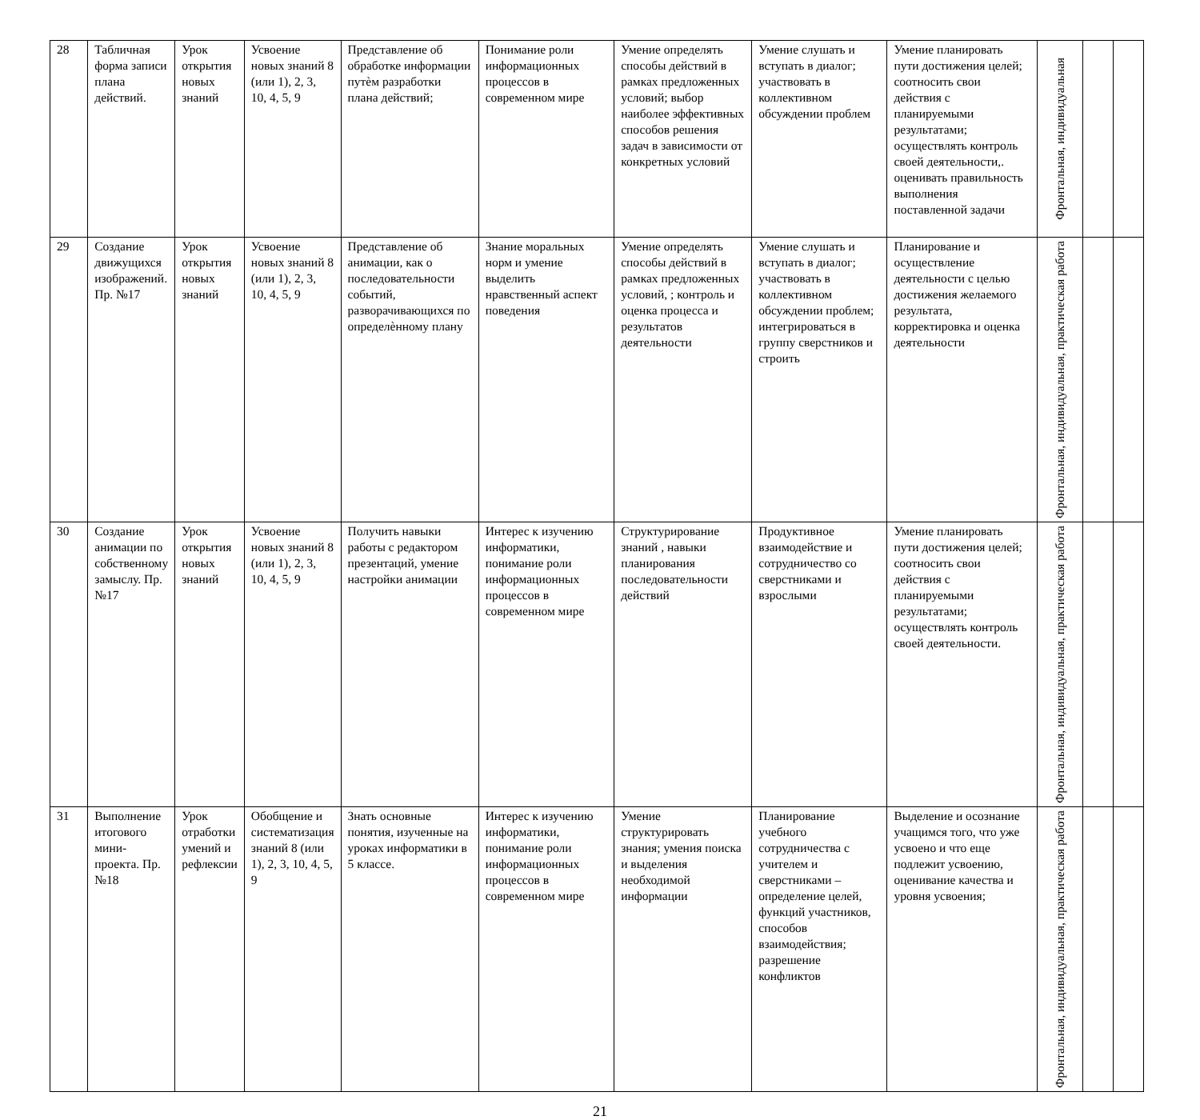| 28 | Табличная форма записи плана действий. | Урок открытия новых знаний | Усвоение новых знаний 8 (или 1), 2, 3, 10, 4, 5, 9 | Представление об обработке информации путѐм разработки плана действий; | Понимание роли информационных процессов в современном мире | Умение определять способы действий в рамках предложенных условий; выбор наиболее эффективных способов решения задач в зависимости от конкретных условий | Умение слушать и вступать в диалог; участвовать в коллективном обсуждении проблем | Умение планировать пути достижения целей; соотносить свои действия с планируемыми результатами; осуществлять контроль своей деятельности,. оценивать правильность выполнения поставленной задачи | Фронтальная, индивидуальная | | |
| 29 | Создание движущихся изображений. Пр. №17 | Урок открытия новых знаний | Усвоение новых знаний 8 (или 1), 2, 3, 10, 4, 5, 9 | Представление об анимации, как о последовательности событий, разворачивающихся по определѐнному плану | Знание моральных норм и умение выделить нравственный аспект поведения | Умение определять способы действий в рамках предложенных условий, ; контроль и оценка процесса и результатов деятельности | Умение слушать и вступать в диалог; участвовать в коллективном обсуждении проблем; интегрироваться в группу сверстников и строить | Планирование и осуществление деятельности с целью достижения желаемого результата, корректировка и оценка деятельности | Фронтальная, индивидуальная, практическая работа | | |
| 30 | Создание анимации по собственному замыслу. Пр. №17 | Урок открытия новых знаний | Усвоение новых знаний 8 (или 1), 2, 3, 10, 4, 5, 9 | Получить навыки работы с редактором презентаций, умение настройки анимации | Интерес к изучению информатики, понимание роли информационных процессов в современном мире | Структурирование знаний , навыки планирования последовательности действий | Продуктивное взаимодействие и сотрудничество со сверстниками и взрослыми | Умение планировать пути достижения целей; соотносить свои действия с планируемыми результатами; осуществлять контроль своей деятельности. | Фронтальная, индивидуальная, практическая работа | | |
| 31 | Выполнение итогового мини-проекта. Пр. №18 | Урок отработки умений и рефлексии | Обобщение и систематизация знаний 8 (или 1), 2, 3, 10, 4, 5, 9 | Знать основные понятия, изученные на уроках информатики в 5 классе. | Интерес к изучению информатики, понимание роли информационных процессов в современном мире | Умение структурировать знания; умения поиска и выделения необходимой информации | Планирование учебного сотрудничества с учителем и сверстниками – определение целей, функций участников, способов взаимодействия; разрешение конфликтов | Выделение и осознание учащимся того, что уже усвоено и что еще подлежит усвоению, оценивание качества и уровня усвоения; | Фронтальная, индивидуальная, практическая работа | | |
21